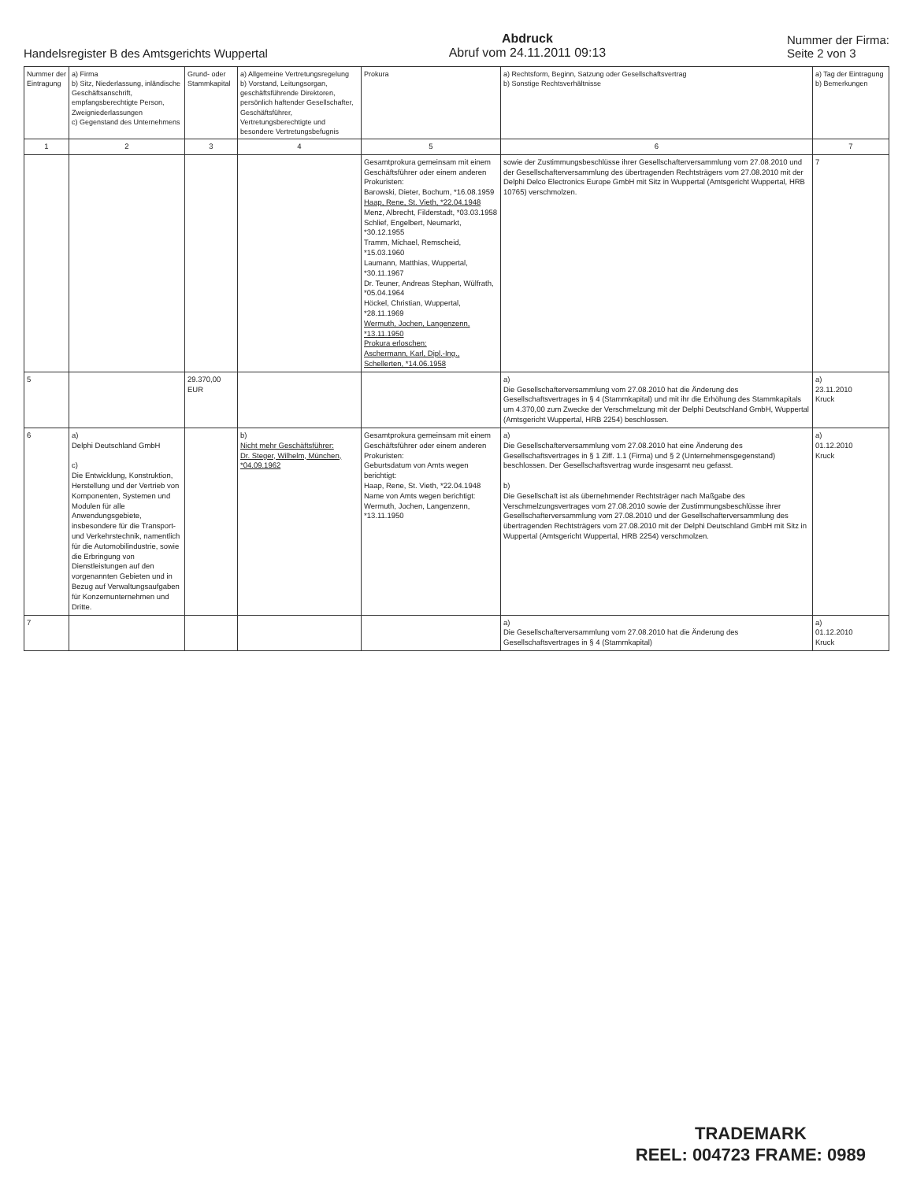Handelsregister B des Amtsgerichts Wuppertal
Abdruck
Abruf vom 24.11.2011 09:13
Nummer der Firma:
Seite 2 von 3
| Nummer der Eintragung | a) Firma b) Sitz, Niederlassung, inländische Geschäftsanschrift, empfangsberechtigte Person, Zweigniederlassungen c) Gegenstand des Unternehmens | Grund- oder Stammkapital | a) Allgemeine Vertretungsregelung b) Vorstand, Leitungsorgan, geschäftsführende Direktoren, persönlich haftender Gesellschafter, Geschäftsführer, Vertretungsberechtigte und besondere Vertretungsbefugnis | Prokura | a) Rechtsform, Beginn, Satzung oder Gesellschaftsvertrag b) Sonstige Rechtsverhältnisse | a) Tag der Eintragung b) Bemerkungen |
| --- | --- | --- | --- | --- | --- | --- |
| 1 | 2 | 3 | 4 | 5 | 6 | 7 |
| | | | | Gesamtprokura gemeinsam mit einem Geschäftsführer oder einem anderen Prokuristen: Barowski, Dieter, Bochum, *16.08.1959 Haap, Rene, St. Vieth, *22.04.1948 Menz, Albrecht, Filderstadt, *03.03.1958 Schlief, Engelbert, Neumarkt, *30.12.1955 Tramm, Michael, Remscheid, *15.03.1960 Laumann, Matthias, Wuppertal, *30.11.1967 Dr. Teuner, Andreas Stephan, Wülfrath, *05.04.1964 Höckel, Christian, Wuppertal, *28.11.1969 Wermuth, Jochen, Langenzenn, *13.11.1950 Prokura erloschen: Aschermann, Karl, Dipl.-Ing., Schellerten, *14.06.1958 | sowie der Zustimmungsbeschlüsse ihrer Gesellschafterversammlung vom 27.08.2010 und der Gesellschafterversammlung des übertragenden Rechtsträgers vom 27.08.2010 mit der Delphi Delco Electronics Europe GmbH mit Sitz in Wuppertal (Amtsgericht Wuppertal, HRB 10765) verschmolzen. | 7 |
| 5 | | 29.370,00 EUR | | | a) Die Gesellschafterversammlung vom 27.08.2010 hat die Änderung des Gesellschaftsvertrages in § 4 (Stammkapital) und mit ihr die Erhöhung des Stammkapitals um 4.370,00 zum Zwecke der Verschmelzung mit der Delphi Deutschland GmbH, Wuppertal (Amtsgericht Wuppertal, HRB 2254) beschlossen. | a) 23.11.2010 Kruck |
| 6 | a) Delphi Deutschland GmbH c) Die Entwicklung, Konstruktion, Herstellung und der Vertrieb von Komponenten, Systemen und Modulen für alle Anwendungsgebiete, insbesondere für die Transport- und Verkehrstechnik, namentlich für die Automobilindustrie, sowie die Erbringung von Dienstleistungen auf den vorgenannten Gebieten und in Bezug auf Verwaltungsaufgaben für Konzernunternehmen und Dritte. | | b) Nicht mehr Geschäftsführer: Dr. Steger, Wilhelm, München, *04.09.1962 | Gesamtprokura gemeinsam mit einem Geschäftsführer oder einem anderen Prokuristen: Geburtsdatum von Amts wegen berichtigt: Haap, Rene, St. Vieth, *22.04.1948 Name von Amts wegen berichtigt: Wermuth, Jochen, Langenzenn, *13.11.1950 | a) Die Gesellschafterversammlung vom 27.08.2010 hat eine Änderung des Gesellschaftsvertrages in § 1 Ziff. 1.1 (Firma) und § 2 (Unternehmensgegenstand) beschlossen. Der Gesellschaftsvertrag wurde insgesamt neu gefasst. b) Die Gesellschaft ist als übernehmender Rechtsträger nach Maßgabe des Verschmelzungsvertrages vom 27.08.2010 sowie der Zustimmungsbeschlüsse ihrer Gesellschafterversammlung vom 27.08.2010 und der Gesellschafterversammlung des übertragenden Rechtsträgers vom 27.08.2010 mit der Delphi Deutschland GmbH mit Sitz in Wuppertal (Amtsgericht Wuppertal, HRB 2254) verschmolzen. | a) 01.12.2010 Kruck |
| 7 | | | | | a) Die Gesellschafterversammlung vom 27.08.2010 hat die Änderung des Gesellschaftsvertrages in § 4 (Stammkapital) | a) 01.12.2010 Kruck |
TRADEMARK
REEL: 004723 FRAME: 0989